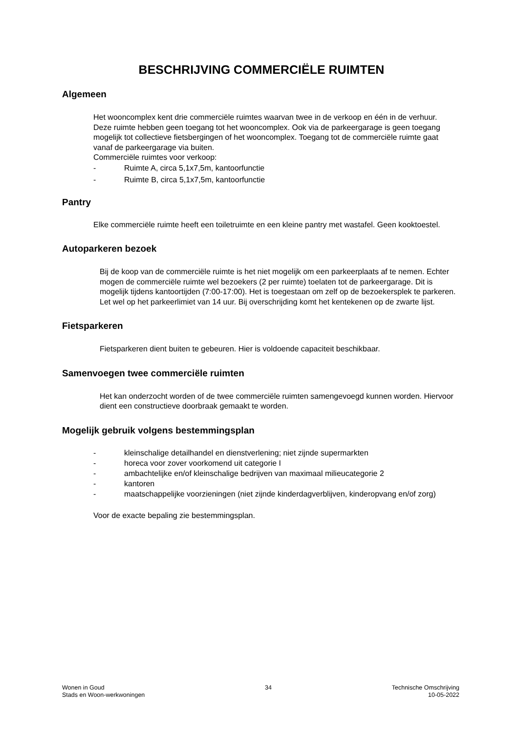BESCHRIJVING COMMERCIËLE RUIMTEN
Algemeen
Het wooncomplex kent drie commerciële ruimtes waarvan twee in de verkoop en één in de verhuur. Deze ruimte hebben geen toegang tot het wooncomplex. Ook via de parkeergarage is geen toegang mogelijk tot collectieve fietsbergingen of het wooncomplex. Toegang tot de commerciële ruimte gaat vanaf de parkeergarage via buiten.
Commerciële ruimtes voor verkoop:
- Ruimte A, circa 5,1x7,5m, kantoorfunctie
- Ruimte B, circa 5,1x7,5m, kantoorfunctie
Pantry
Elke commerciële ruimte heeft een toiletruimte en een kleine pantry met wastafel. Geen kooktoestel.
Autoparkeren bezoek
Bij de koop van de commerciële ruimte is het niet mogelijk om een parkeerplaats af te nemen. Echter mogen de commerciële ruimte wel bezoekers (2 per ruimte) toelaten tot de parkeergarage. Dit is mogelijk tijdens kantoortijden (7:00-17:00). Het is toegestaan om zelf op de bezoekersplek te parkeren. Let wel op het parkeerlimiet van 14 uur. Bij overschrijding komt het kentekenen op de zwarte lijst.
Fietsparkeren
Fietsparkeren dient buiten te gebeuren. Hier is voldoende capaciteit beschikbaar.
Samenvoegen twee commerciële ruimten
Het kan onderzocht worden of de twee commerciële ruimten samengevoegd kunnen worden. Hiervoor dient een constructieve doorbraak gemaakt te worden.
Mogelijk gebruik volgens bestemmingsplan
- kleinschalige detailhandel en dienstverlening; niet zijnde supermarkten
- horeca voor zover voorkomend uit categorie I
- ambachtelijke en/of kleinschalige bedrijven van maximaal milieucategorie 2
- kantoren
- maatschappelijke voorzieningen (niet zijnde kinderdagverblijven, kinderopvang en/of zorg)
Voor de exacte bepaling zie bestemmingsplan.
Wonen in Goud
Stads en Woon-werkwoningen
34 Technische Omschrijving
10-05-2022